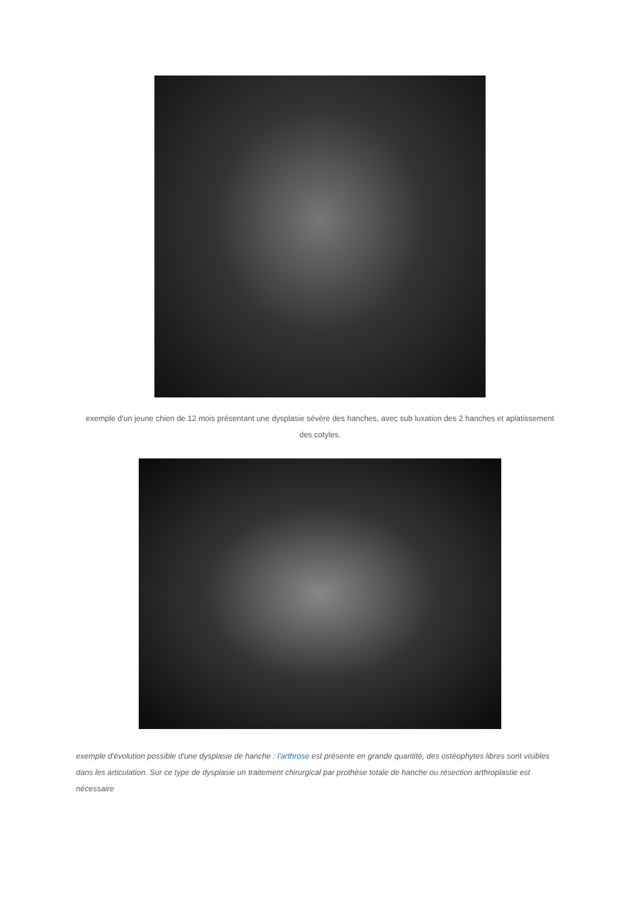exemple d'un jeune chien de 12 mois présentant une dysplasie sévère des hanches, avec sub luxation des 2 hanches et aplatissement des cotyles.
exemple d'évolution possible d'une dysplasie de hanche : l'arthrose est présente en grande quantité, des ostéophytes libres sont visibles dans les articulation. Sur ce type de dysplasie un traitement chirurgical par prothèse totale de hanche ou résection arthroplastie est nécessaire